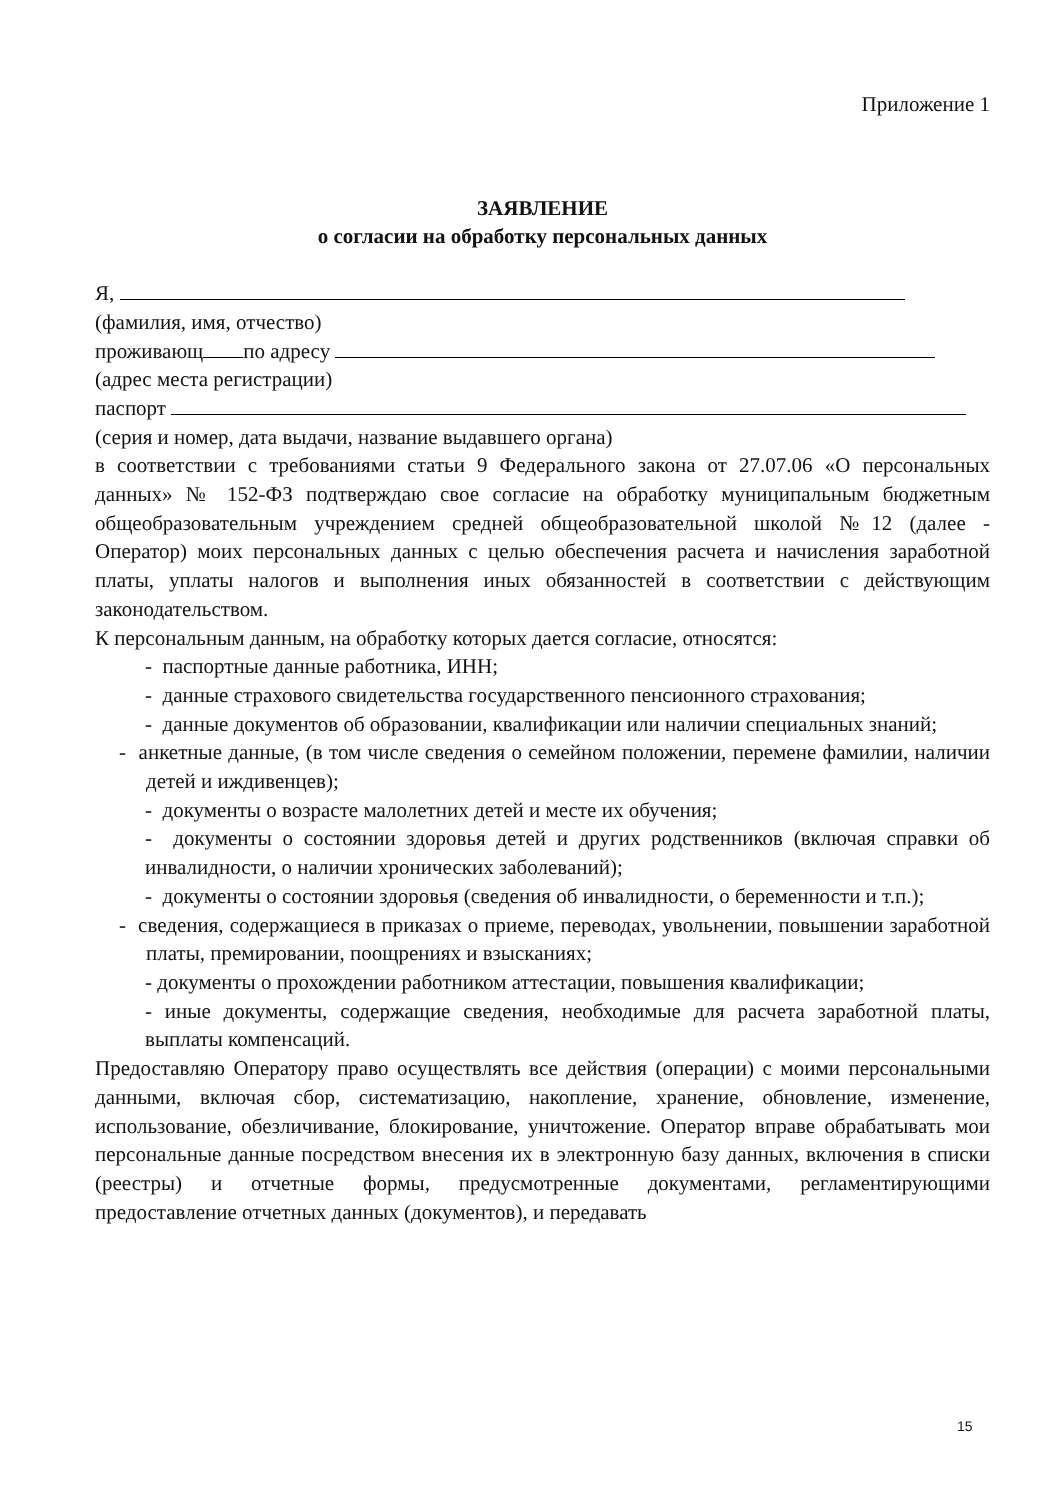Приложение 1
ЗАЯВЛЕНИЕ
о согласии на обработку персональных данных
Я,
(фамилия, имя, отчество)
проживающ по адресу
(адрес места регистрации)
паспорт
(серия и номер, дата выдачи, название выдавшего органа)
в соответствии с требованиями статьи 9 Федерального закона от 27.07.06 «О персональных данных» № 152-ФЗ подтверждаю свое согласие на обработку муниципальным бюджетным общеобразовательным учреждением средней общеобразовательной школой №12 (далее - Оператор) моих персональных данных с целью обеспечения расчета и начисления заработной платы, уплаты налогов и выполнения иных обязанностей в соответствии с действующим законодательством.
К персональным данным, на обработку которых дается согласие, относятся:
- паспортные данные работника, ИНН;
- данные страхового свидетельства государственного пенсионного страхования;
- данные документов об образовании, квалификации или наличии специальных знаний;
- анкетные данные, (в том числе сведения о семейном положении, перемене фамилии, наличии детей и иждивенцев);
- документы о возрасте малолетних детей и месте их обучения;
- документы о состоянии здоровья детей и других родственников (включая справки об инвалидности, о наличии хронических заболеваний);
- документы о состоянии здоровья (сведения об инвалидности, о беременности и т.п.);
- сведения, содержащиеся в приказах о приеме, переводах, увольнении, повышении заработной платы, премировании, поощрениях и взысканиях;
- документы о прохождении работником аттестации, повышения квалификации;
- иные документы, содержащие сведения, необходимые для расчета заработной платы, выплаты компенсаций.
Предоставляю Оператору право осуществлять все действия (операции) с моими персональными данными, включая сбор, систематизацию, накопление, хранение, обновление, изменение, использование, обезличивание, блокирование, уничтожение. Оператор вправе обрабатывать мои персональные данные посредством внесения их в электронную базу данных, включения в списки (реестры) и отчетные формы, предусмотренные документами, регламентирующими предоставление отчетных данных (документов), и передавать
15